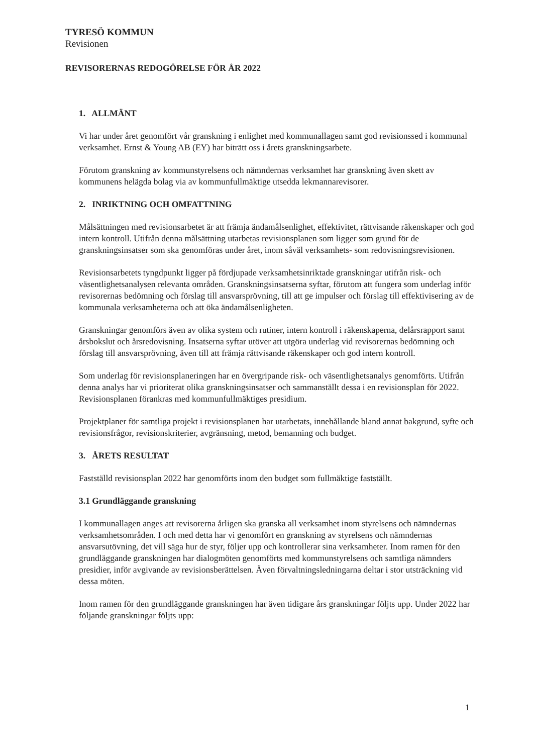TYRESÖ KOMMUN
Revisionen
REVISORERNAS REDOGÖRELSE FÖR ÅR 2022
1. ALLMÄNT
Vi har under året genomfört vår granskning i enlighet med kommunallagen samt god revisionssed i kommunal verksamhet. Ernst & Young AB (EY) har biträtt oss i årets granskningsarbete.
Förutom granskning av kommunstyrelsens och nämndernas verksamhet har granskning även skett av kommunens helägda bolag via av kommunfullmäktige utsedda lekmannarevisorer.
2. INRIKTNING OCH OMFATTNING
Målsättningen med revisionsarbetet är att främja ändamålsenlighet, effektivitet, rättvisande räkenskaper och god intern kontroll. Utifrån denna målsättning utarbetas revisionsplanen som ligger som grund för de granskningsinsatser som ska genomföras under året, inom såväl verksamhets- som redovisningsrevisionen.
Revisionsarbetets tyngdpunkt ligger på fördjupade verksamhetsinriktade granskningar utifrån risk- och väsentlighetsanalysen relevanta områden. Granskningsinsatserna syftar, förutom att fungera som underlag inför revisorernas bedömning och förslag till ansvarsprövning, till att ge impulser och förslag till effektivisering av de kommunala verksamheterna och att öka ändamålsenligheten.
Granskningar genomförs även av olika system och rutiner, intern kontroll i räkenskaperna, delårsrapport samt årsbokslut och årsredovisning. Insatserna syftar utöver att utgöra underlag vid revisorernas bedömning och förslag till ansvarsprövning, även till att främja rättvisande räkenskaper och god intern kontroll.
Som underlag för revisionsplaneringen har en övergripande risk- och väsentlighetsanalys genomförts. Utifrån denna analys har vi prioriterat olika granskningsinsatser och sammanställt dessa i en revisionsplan för 2022. Revisionsplanen förankras med kommunfullmäktiges presidium.
Projektplaner för samtliga projekt i revisionsplanen har utarbetats, innehållande bland annat bakgrund, syfte och revisionsfrågor, revisionskriterier, avgränsning, metod, bemanning och budget.
3. ÅRETS RESULTAT
Fastställd revisionsplan 2022 har genomförts inom den budget som fullmäktige fastställt.
3.1 Grundläggande granskning
I kommunallagen anges att revisorerna årligen ska granska all verksamhet inom styrelsens och nämndernas verksamhetsområden. I och med detta har vi genomfört en granskning av styrelsens och nämndernas ansvarsutövning, det vill säga hur de styr, följer upp och kontrollerar sina verksamheter. Inom ramen för den grundläggande granskningen har dialogmöten genomförts med kommunstyrelsens och samtliga nämnders presidier, inför avgivande av revisionsberättelsen. Även förvaltningsledningarna deltar i stor utsträckning vid dessa möten.
Inom ramen för den grundläggande granskningen har även tidigare års granskningar följts upp. Under 2022 har följande granskningar följts upp:
1